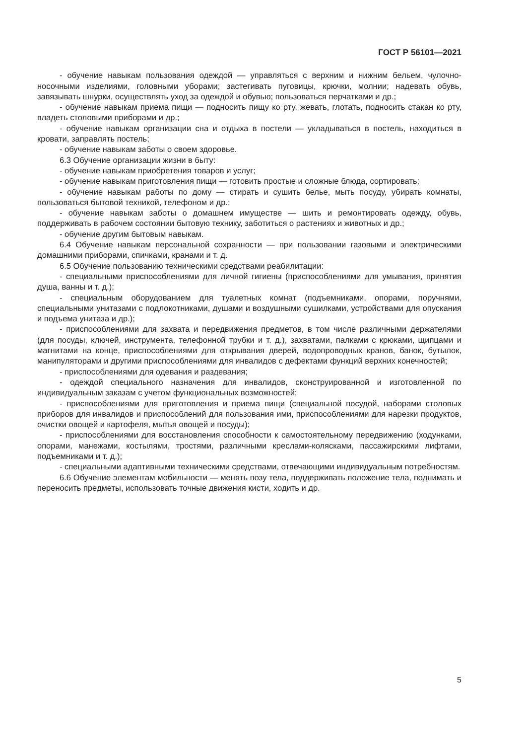ГОСТ Р 56101—2021
- обучение навыкам пользования одеждой — управляться с верхним и нижним бельем, чулочно-носочными изделиями, головными уборами; застегивать пуговицы, крючки, молнии; надевать обувь, завязывать шнурки, осуществлять уход за одеждой и обувью; пользоваться перчатками и др.;
- обучение навыкам приема пищи — подносить пищу ко рту, жевать, глотать, подносить стакан ко рту, владеть столовыми приборами и др.;
- обучение навыкам организации сна и отдыха в постели — укладываться в постель, находиться в кровати, заправлять постель;
- обучение навыкам заботы о своем здоровье.
6.3 Обучение организации жизни в быту:
- обучение навыкам приобретения товаров и услуг;
- обучение навыкам приготовления пищи — готовить простые и сложные блюда, сортировать;
- обучение навыкам работы по дому — стирать и сушить белье, мыть посуду, убирать комнаты, пользоваться бытовой техникой, телефоном и др.;
- обучение навыкам заботы о домашнем имуществе — шить и ремонтировать одежду, обувь, поддерживать в рабочем состоянии бытовую технику, заботиться о растениях и животных и др.;
- обучение другим бытовым навыкам.
6.4 Обучение навыкам персональной сохранности — при пользовании газовыми и электрическими домашними приборами, спичками, кранами и т. д.
6.5 Обучение пользованию техническими средствами реабилитации:
- специальными приспособлениями для личной гигиены (приспособлениями для умывания, принятия душа, ванны и т. д.);
- специальным оборудованием для туалетных комнат (подъемниками, опорами, поручнями, специальными унитазами с подлокотниками, душами и воздушными сушилками, устройствами для опускания и подъема унитаза и др.);
- приспособлениями для захвата и передвижения предметов, в том числе различными держателями (для посуды, ключей, инструмента, телефонной трубки и т. д.), захватами, палками с крюками, щипцами и магнитами на конце, приспособлениями для открывания дверей, водопроводных кранов, банок, бутылок, манипуляторами и другими приспособлениями для инвалидов с дефектами функций верхних конечностей;
- приспособлениями для одевания и раздевания;
- одеждой специального назначения для инвалидов, сконструированной и изготовленной по индивидуальным заказам с учетом функциональных возможностей;
- приспособлениями для приготовления и приема пищи (специальной посудой, наборами столовых приборов для инвалидов и приспособлений для пользования ими, приспособлениями для нарезки продуктов, очистки овощей и картофеля, мытья овощей и посуды);
- приспособлениями для восстановления способности к самостоятельному передвижению (ходунками, опорами, манежами, костылями, тростями, различными креслами-колясками, пассажирскими лифтами, подъемниками и т. д.);
- специальными адаптивными техническими средствами, отвечающими индивидуальным потребностям.
6.6 Обучение элементам мобильности — менять позу тела, поддерживать положение тела, поднимать и переносить предметы, использовать точные движения кисти, ходить и др.
5